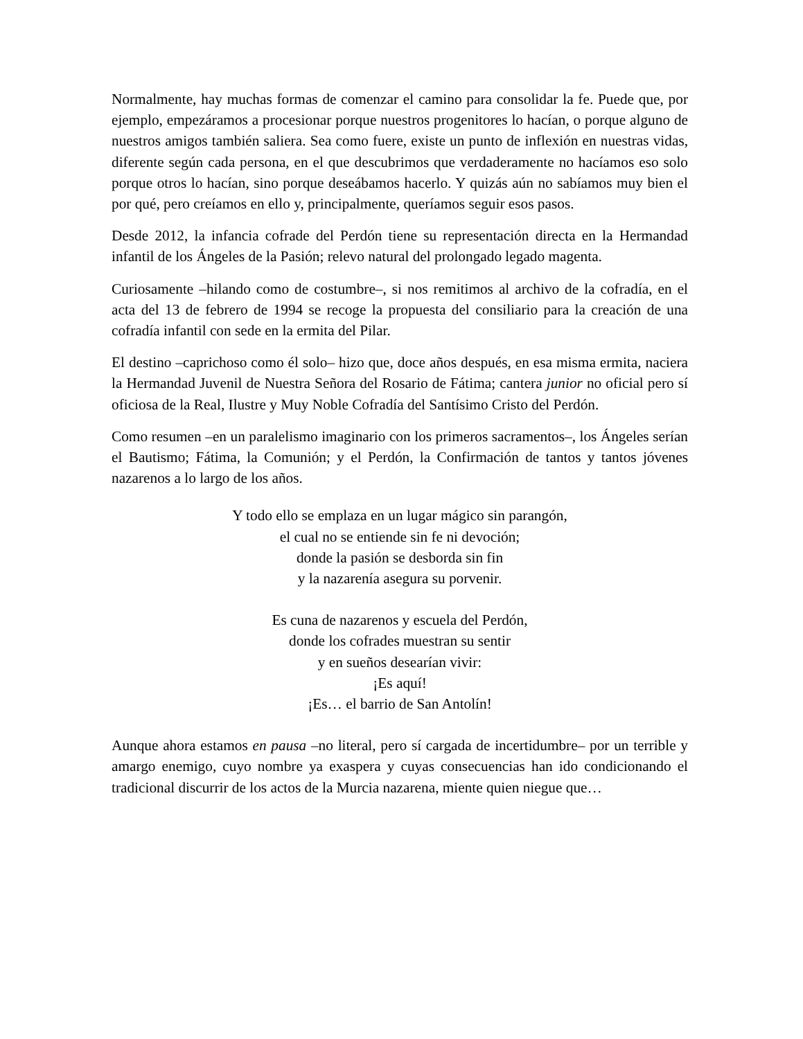Normalmente, hay muchas formas de comenzar el camino para consolidar la fe. Puede que, por ejemplo, empezáramos a procesionar porque nuestros progenitores lo hacían, o porque alguno de nuestros amigos también saliera. Sea como fuere, existe un punto de inflexión en nuestras vidas, diferente según cada persona, en el que descubrimos que verdaderamente no hacíamos eso solo porque otros lo hacían, sino porque deseábamos hacerlo. Y quizás aún no sabíamos muy bien el por qué, pero creíamos en ello y, principalmente, queríamos seguir esos pasos.
Desde 2012, la infancia cofrade del Perdón tiene su representación directa en la Hermandad infantil de los Ángeles de la Pasión; relevo natural del prolongado legado magenta.
Curiosamente –hilando como de costumbre–, si nos remitimos al archivo de la cofradía, en el acta del 13 de febrero de 1994 se recoge la propuesta del consiliario para la creación de una cofradía infantil con sede en la ermita del Pilar.
El destino –caprichoso como él solo– hizo que, doce años después, en esa misma ermita, naciera la Hermandad Juvenil de Nuestra Señora del Rosario de Fátima; cantera junior no oficial pero sí oficiosa de la Real, Ilustre y Muy Noble Cofradía del Santísimo Cristo del Perdón.
Como resumen –en un paralelismo imaginario con los primeros sacramentos–, los Ángeles serían el Bautismo; Fátima, la Comunión; y el Perdón, la Confirmación de tantos y tantos jóvenes nazarenos a lo largo de los años.
Y todo ello se emplaza en un lugar mágico sin parangón,
el cual no se entiende sin fe ni devoción;
donde la pasión se desborda sin fin
y la nazarenía asegura su porvenir.
Es cuna de nazarenos y escuela del Perdón,
donde los cofrades muestran su sentir
y en sueños desearían vivir:
¡Es aquí!
¡Es… el barrio de San Antolín!
Aunque ahora estamos en pausa –no literal, pero sí cargada de incertidumbre– por un terrible y amargo enemigo, cuyo nombre ya exaspera y cuyas consecuencias han ido condicionando el tradicional discurrir de los actos de la Murcia nazarena, miente quien niegue que…